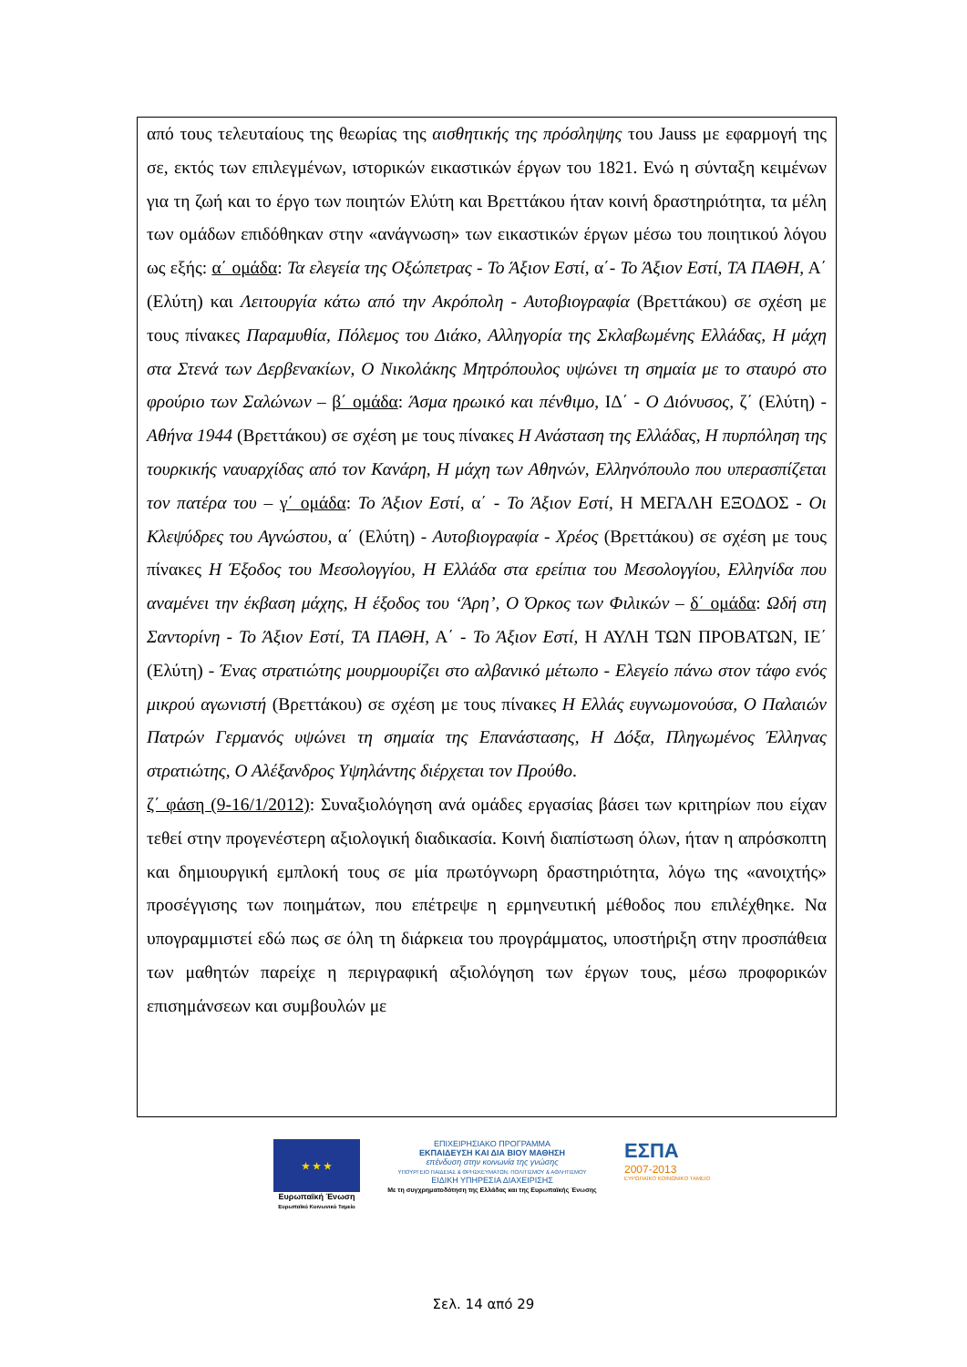από τους τελευταίους της θεωρίας της αισθητικής της πρόσληψης του Jauss με εφαρμογή της σε, εκτός των επιλεγμένων, ιστορικών εικαστικών έργων του 1821. Ενώ η σύνταξη κειμένων για τη ζωή και το έργο των ποιητών Ελύτη και Βρεττάκου ήταν κοινή δραστηριότητα, τα μέλη των ομάδων επιδόθηκαν στην «ανάγνωση» των εικαστικών έργων μέσω του ποιητικού λόγου ως εξής: α΄ ομάδα: Τα ελεγεία της Οξώπετρας - Το Άξιον Εστί, α΄- Το Άξιον Εστί, ΤΑ ΠΑΘΗ, Α΄ (Ελύτη) και Λειτουργία κάτω από την Ακρόπολη - Αυτοβιογραφία (Βρεττάκου) σε σχέση με τους πίνακες Παραμυθία, Πόλεμος του Διάκο, Αλληγορία της Σκλαβωμένης Ελλάδας, Η μάχη στα Στενά των Δερβενακίων, Ο Νικολάκης Μητρόπουλος υψώνει τη σημαία με το σταυρό στο φρούριο των Σαλώνων – β΄ ομάδα: Άσμα ηρωικό και πένθιμο, ΙΔ΄ - Ο Διόνυσος, ζ΄ (Ελύτη) - Αθήνα 1944 (Βρεττάκου) σε σχέση με τους πίνακες Η Ανάσταση της Ελλάδας, Η πυρπόληση της τουρκικής ναυαρχίδας από τον Κανάρη, Η μάχη των Αθηνών, Ελληνόπουλο που υπερασπίζεται τον πατέρα του – γ΄ ομάδα: Το Άξιον Εστί, α΄ - Το Άξιον Εστί, Η ΜΕΓΑΛΗ ΕΞΟΔΟΣ - Οι Κλεψύδρες του Αγνώστου, α΄ (Ελύτη) - Αυτοβιογραφία - Χρέος (Βρεττάκου) σε σχέση με τους πίνακες Η Έξοδος του Μεσολογγίου, Η Ελλάδα στα ερείπια του Μεσολογγίου, Ελληνίδα που αναμένει την έκβαση μάχης, Η έξοδος του ‘Άρη’, Ο Όρκος των Φιλικών – δ΄ ομάδα: Ωδή στη Σαντορίνη - Το Άξιον Εστί, ΤΑ ΠΑΘΗ, Α΄ - Το Άξιον Εστί, Η ΑΥΛΗ ΤΩΝ ΠΡΟΒΑΤΩΝ, ΙΕ΄ (Ελύτη) - Ένας στρατιώτης μουρμουρίζει στο αλβανικό μέτωπο - Ελεγείο πάνω στον τάφο ενός μικρού αγωνιστή (Βρεττάκου) σε σχέση με τους πίνακες Η Ελλάς ευγνωμονούσα, Ο Παλαιών Πατρών Γερμανός υψώνει τη σημαία της Επανάστασης, Η Δόξα, Πληγωμένος Έλληνας στρατιώτης, Ο Αλέξανδρος Υψηλάντης διέρχεται τον Προύθο.
ζ΄ φάση (9-16/1/2012): Συναξιολόγηση ανά ομάδες εργασίας βάσει των κριτηρίων που είχαν τεθεί στην προγενέστερη αξιολογική διαδικασία. Κοινή διαπίστωση όλων, ήταν η απρόσκοπτη και δημιουργική εμπλοκή τους σε μία πρωτόγνωρη δραστηριότητα, λόγω της «ανοιχτής» προσέγγισης των ποιημάτων, που επέτρεψε η ερμηνευτική μέθοδος που επιλέχθηκε. Να υπογραμμιστεί εδώ πως σε όλη τη διάρκεια του προγράμματος, υποστήριξη στην προσπάθεια των μαθητών παρείχε η περιγραφική αξιολόγηση των έργων τους, μέσω προφορικών επισημάνσεων και συμβουλών με
★ ★ ★
Ευρωπαϊκή Ένωση
Ευρωπαϊκό Κοινωνικό Ταμείο
ΕΠΙΧΕΙΡΗΣΙΑΚΟ ΠΡΟΓΡΑΜΜΑ
ΕΚΠΑΙΔΕΥΣΗ ΚΑΙ ΔΙΑ ΒΙΟΥ ΜΑΘΗΣΗ
επένδυση στην κοινωνία της γνώσης
ΥΠΟΥΡΓΕΙΟ ΠΑΙΔΕΙΑΣ & ΘΡΗΣΚΕΥΜΑΤΩΝ, ΠΟΛΙΤΙΣΜΟΥ & ΑΘΛΗΤΙΣΜΟΥ
ΕΙΔΙΚΗ ΥΠΗΡΕΣΙΑ ΔΙΑΧΕΙΡΙΣΗΣ
Με τη συγχρηματοδότηση της Ελλάδας και της Ευρωπαϊκής Ένωσης
ΕΣΠΑ
2007-2013
ΕΥΡΩΠΑΪΚΟ ΚΟΙΝΩΝΙΚΟ ΤΑΜΕΙΟ
Σελ. 14 από 29